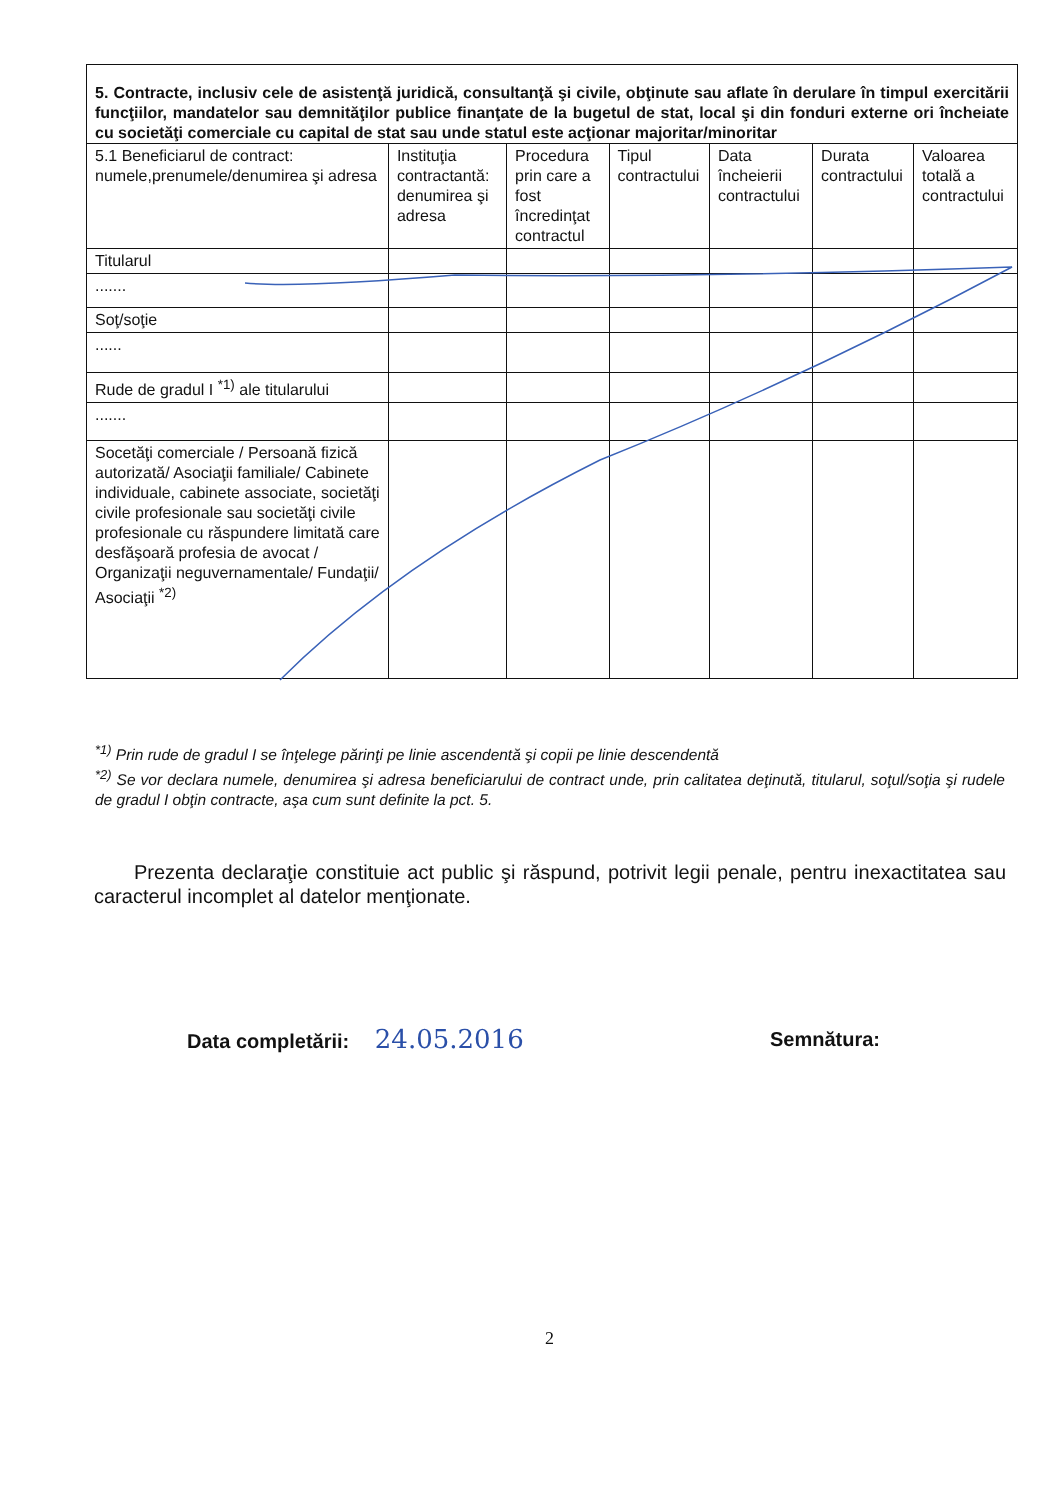| 5. Contracte, inclusiv cele de asistenţă juridică, consultanţă şi civile, obţinute sau aflate în derulare în timpul exercitării funcţiilor, mandatelor sau demnităţilor publice finanţate de la bugetul de stat, local şi din fonduri externe ori încheiate cu societăţi comerciale cu capital de stat sau unde statul este acţionar majoritar/minoritar | | | | | | |
| 5.1 Beneficiarul de contract: numele,prenumele/denumirea şi adresa | Instituţia contractantă: denumirea şi adresa | Procedura prin care a fost încredinţat contractul | Tipul contractului | Data încheierii contractului | Durata contractului | Valoarea totală a contractului |
| Titularul | | | | | | |
| ....... | | | | | | |
| Soţ/soţie | | | | | | |
| ...... | | | | | | |
| Rude de gradul I <sup>*1)</sup> ale titularului | | | | | | |
| ....... | | | | | | |
| Socetăţi comerciale / Persoană fizică autorizată/ Asociaţii familiale/ Cabinete individuale, cabinete associate, societăţi civile profesionale sau societăţi civile profesionale cu răspundere limitată care desfăşoară profesia de avocat / Organizaţii neguvernamentale/ Fundaţii/ Asociaţii <sup>*2)</sup> | | | | | | |
<sup>*1)</sup> Prin rude de gradul I se înţelege părinţi pe linie ascendentă şi copii pe linie descendentă
<sup>*2)</sup> Se vor declara numele, denumirea şi adresa beneficiarului de contract unde, prin calitatea deţinută, titularul, soţul/soţia şi rudele de gradul I obţin contracte, aşa cum sunt definite la pct. 5.
Prezenta declaraţie constituie act public şi răspund, potrivit legii penale, pentru inexactitatea sau caracterul incomplet al datelor menţionate.
Data completării: 24.05.2016 Semnătura:
2